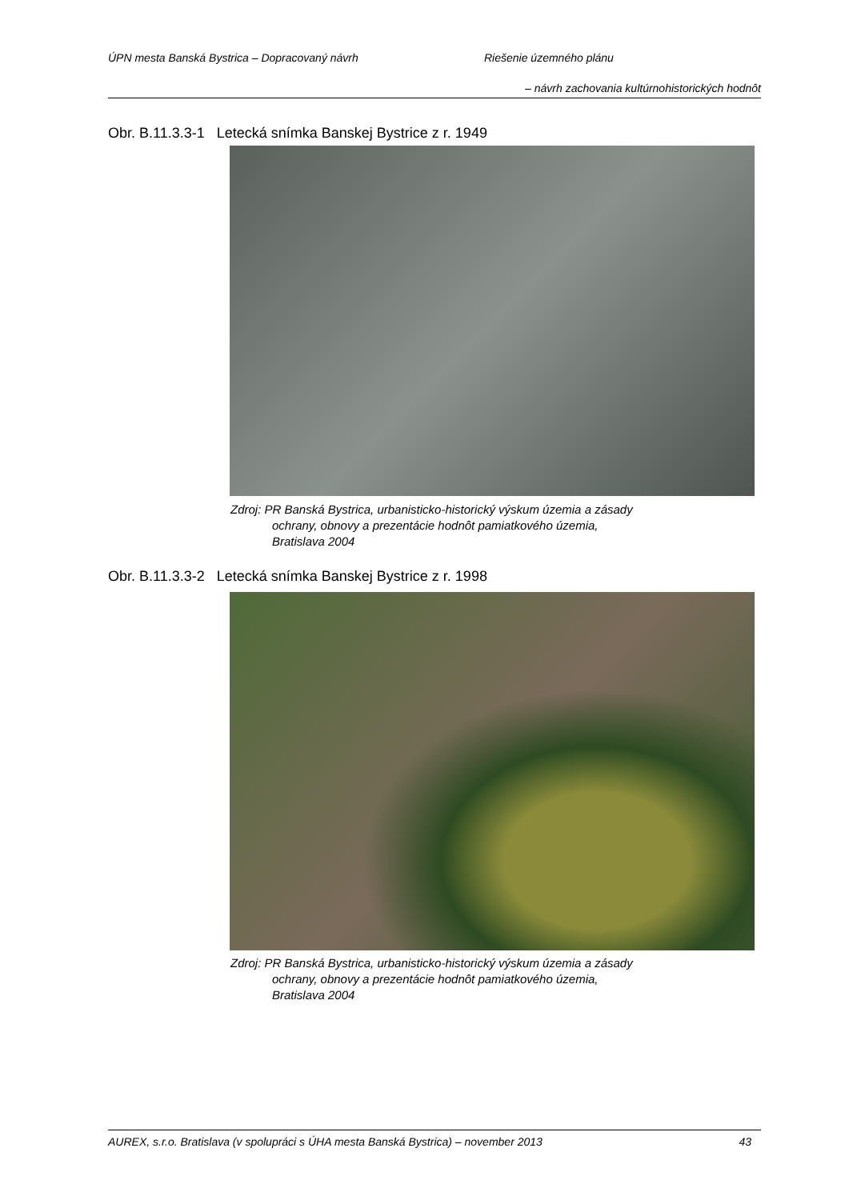ÚPN mesta Banská Bystrica – Dopracovaný návrh Riešenie územného plánu
– návrh zachovania kultúrnohistorických hodnôt
Obr. B.11.3.3-1 Letecká snímka Banskej Bystrice z r. 1949
Zdroj: PR Banská Bystrica, urbanisticko-historický výskum územia a zásady
ochrany, obnovy a prezentácie hodnôt pamiatkového územia,
Bratislava 2004
Obr. B.11.3.3-2 Letecká snímka Banskej Bystrice z r. 1998
Zdroj: PR Banská Bystrica, urbanisticko-historický výskum územia a zásady
ochrany, obnovy a prezentácie hodnôt pamiatkového územia,
Bratislava 2004
AUREX, s.r.o. Bratislava (v spolupráci s ÚHA mesta Banská Bystrica) – november 2013 43